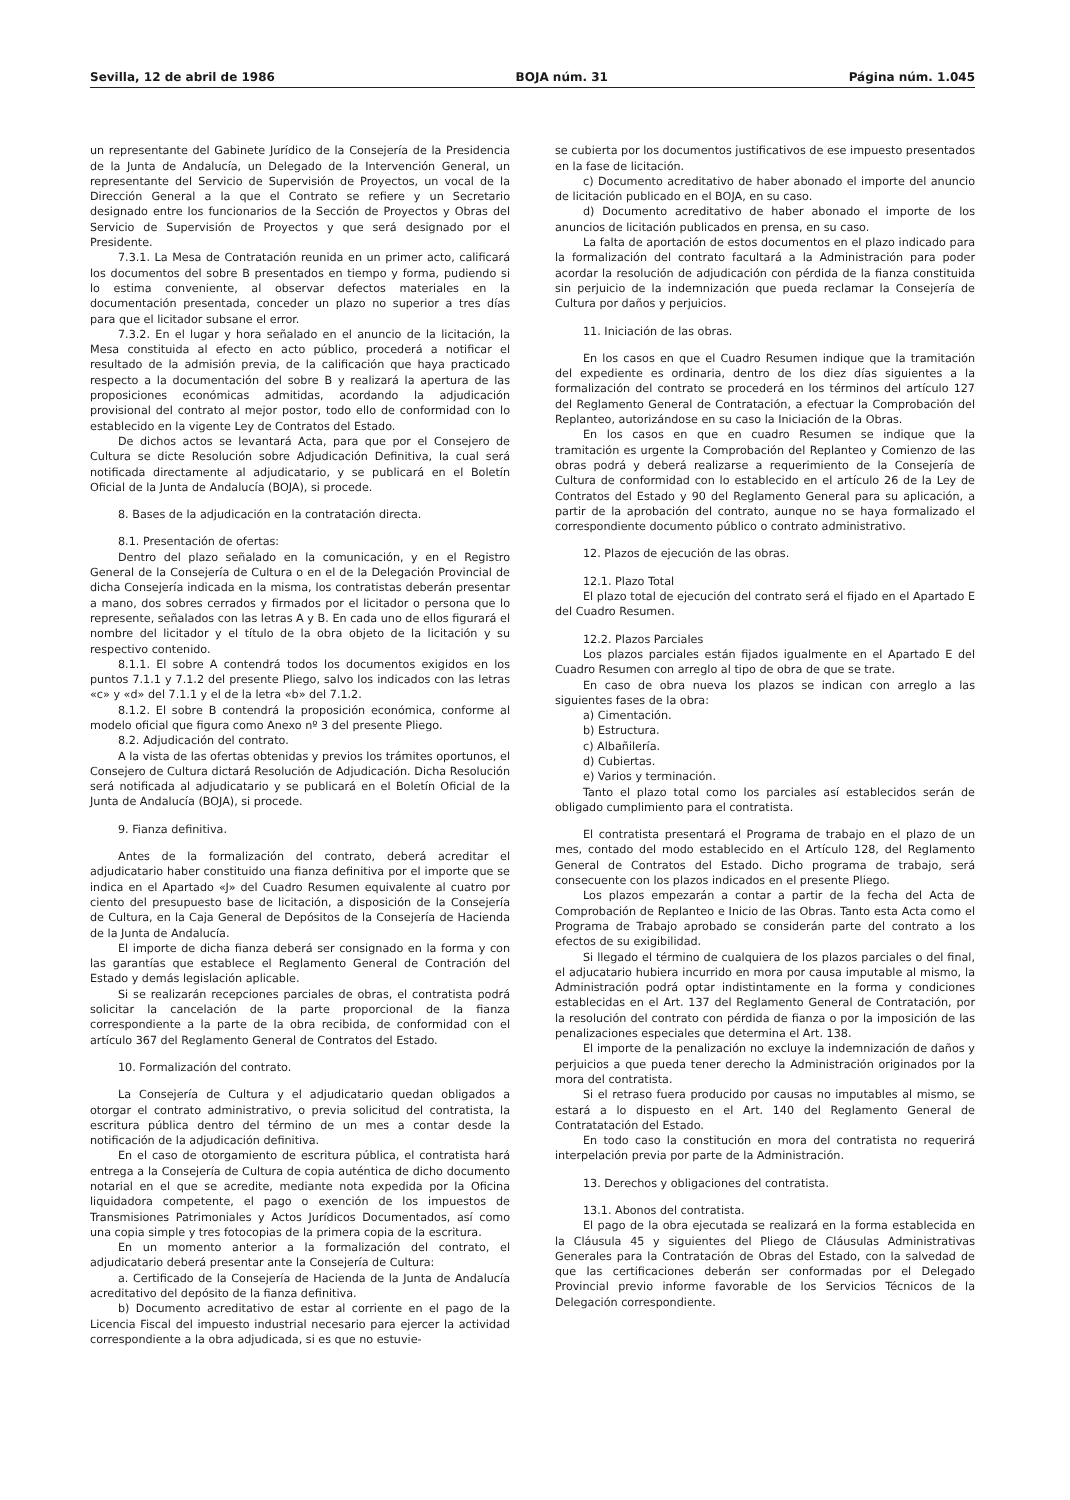Sevilla, 12 de abril de 1986 BOJA núm. 31 Página núm. 1.045
un representante del Gabinete Jurídico de la Consejería de la Presidencia de la Junta de Andalucía, un Delegado de la Intervención General, un representante del Servicio de Supervisión de Proyectos, un vocal de la Dirección General a la que el Contrato se refiere y un Secretario designado entre los funcionarios de la Sección de Proyectos y Obras del Servicio de Supervisión de Proyectos y que será designado por el Presidente.
7.3.1. La Mesa de Contratación reunida en un primer acto, calificará los documentos del sobre B presentados en tiempo y forma, pudiendo si lo estima conveniente, al observar defectos materiales en la documentación presentada, conceder un plazo no superior a tres días para que el licitador subsane el error.
7.3.2. En el lugar y hora señalado en el anuncio de la licitación, la Mesa constituida al efecto en acto público, procederá a notificar el resultado de la admisión previa, de la calificación que haya practicado respecto a la documentación del sobre B y realizará la apertura de las proposiciones económicas admitidas, acordando la adjudicación provisional del contrato al mejor postor, todo ello de conformidad con lo establecido en la vigente Ley de Contratos del Estado.
De dichos actos se levantará Acta, para que por el Consejero de Cultura se dicte Resolución sobre Adjudicación Definitiva, la cual será notificada directamente al adjudicatario, y se publicará en el Boletín Oficial de la Junta de Andalucía (BOJA), si procede.
8. Bases de la adjudicación en la contratación directa.
8.1. Presentación de ofertas:
Dentro del plazo señalado en la comunicación, y en el Registro General de la Consejería de Cultura o en el de la Delegación Provincial de dicha Consejería indicada en la misma, los contratistas deberán presentar a mano, dos sobres cerrados y firmados por el licitador o persona que lo represente, señalados con las letras A y B. En cada uno de ellos figurará el nombre del licitador y el título de la obra objeto de la licitación y su respectivo contenido.
8.1.1. El sobre A contendrá todos los documentos exigidos en los puntos 7.1.1 y 7.1.2 del presente Pliego, salvo los indicados con las letras «c» y «d» del 7.1.1 y el de la letra «b» del 7.1.2.
8.1.2. El sobre B contendrá la proposición económica, conforme al modelo oficial que figura como Anexo nº 3 del presente Pliego.
8.2. Adjudicación del contrato.
A la vista de las ofertas obtenidas y previos los trámites oportunos, el Consejero de Cultura dictará Resolución de Adjudicación. Dicha Resolución será notificada al adjudicatario y se publicará en el Boletín Oficial de la Junta de Andalucía (BOJA), si procede.
9. Fianza definitiva.
Antes de la formalización del contrato, deberá acreditar el adjudicatario haber constituido una fianza definitiva por el importe que se indica en el Apartado «J» del Cuadro Resumen equivalente al cuatro por ciento del presupuesto base de licitación, a disposición de la Consejería de Cultura, en la Caja General de Depósitos de la Consejería de Hacienda de la Junta de Andalucía.
El importe de dicha fianza deberá ser consignado en la forma y con las garantías que establece el Reglamento General de Contración del Estado y demás legislación aplicable.
Si se realizarán recepciones parciales de obras, el contratista podrá solicitar la cancelación de la parte proporcional de la fianza correspondiente a la parte de la obra recibida, de conformidad con el artículo 367 del Reglamento General de Contratos del Estado.
10. Formalización del contrato.
La Consejería de Cultura y el adjudicatario quedan obligados a otorgar el contrato administrativo, o previa solicitud del contratista, la escritura pública dentro del término de un mes a contar desde la notificación de la adjudicación definitiva.
En el caso de otorgamiento de escritura pública, el contratista hará entrega a la Consejería de Cultura de copia auténtica de dicho documento notarial en el que se acredite, mediante nota expedida por la Oficina liquidadora competente, el pago o exención de los impuestos de Transmisiones Patrimoniales y Actos Jurídicos Documentados, así como una copia simple y tres fotocopias de la primera copia de la escritura.
En un momento anterior a la formalización del contrato, el adjudicatario deberá presentar ante la Consejería de Cultura:
a. Certificado de la Consejería de Hacienda de la Junta de Andalucía acreditativo del depósito de la fianza definitiva.
b) Documento acreditativo de estar al corriente en el pago de la Licencia Fiscal del impuesto industrial necesario para ejercer la actividad correspondiente a la obra adjudicada, si es que no estuvie-
se cubierta por los documentos justificativos de ese impuesto presentados en la fase de licitación.
c) Documento acreditativo de haber abonado el importe del anuncio de licitación publicado en el BOJA, en su caso.
d) Documento acreditativo de haber abonado el importe de los anuncios de licitación publicados en prensa, en su caso.
La falta de aportación de estos documentos en el plazo indicado para la formalización del contrato facultará a la Administración para poder acordar la resolución de adjudicación con pérdida de la fianza constituida sin perjuicio de la indemnización que pueda reclamar la Consejería de Cultura por daños y perjuicios.
11. Iniciación de las obras.
En los casos en que el Cuadro Resumen indique que la tramitación del expediente es ordinaria, dentro de los diez días siguientes a la formalización del contrato se procederá en los términos del artículo 127 del Reglamento General de Contratación, a efectuar la Comprobación del Replanteo, autorizándose en su caso la Iniciación de la Obras.
En los casos en que en cuadro Resumen se indique que la tramitación es urgente la Comprobación del Replanteo y Comienzo de las obras podrá y deberá realizarse a requerimiento de la Consejería de Cultura de conformidad con lo establecido en el artículo 26 de la Ley de Contratos del Estado y 90 del Reglamento General para su aplicación, a partir de la aprobación del contrato, aunque no se haya formalizado el correspondiente documento público o contrato administrativo.
12. Plazos de ejecución de las obras.
12.1. Plazo Total
El plazo total de ejecución del contrato será el fijado en el Apartado E del Cuadro Resumen.
12.2. Plazos Parciales
Los plazos parciales están fijados igualmente en el Apartado E del Cuadro Resumen con arreglo al tipo de obra de que se trate.
En caso de obra nueva los plazos se indican con arreglo a las siguientes fases de la obra:
a) Cimentación.
b) Estructura.
c) Albañilería.
d) Cubiertas.
e) Varios y terminación.
Tanto el plazo total como los parciales así establecidos serán de obligado cumplimiento para el contratista.
El contratista presentará el Programa de trabajo en el plazo de un mes, contado del modo establecido en el Artículo 128, del Reglamento General de Contratos del Estado. Dicho programa de trabajo, será consecuente con los plazos indicados en el presente Pliego.
Los plazos empezarán a contar a partir de la fecha del Acta de Comprobación de Replanteo e Inicio de las Obras. Tanto esta Acta como el Programa de Trabajo aprobado se considerán parte del contrato a los efectos de su exigibilidad.
Si llegado el término de cualquiera de los plazos parciales o del final, el adjucatario hubiera incurrido en mora por causa imputable al mismo, la Administración podrá optar indistintamente en la forma y condiciones establecidas en el Art. 137 del Reglamento General de Contratación, por la resolución del contrato con pérdida de fianza o por la imposición de las penalizaciones especiales que determina el Art. 138.
El importe de la penalización no excluye la indemnización de daños y perjuicios a que pueda tener derecho la Administración originados por la mora del contratista.
Si el retraso fuera producido por causas no imputables al mismo, se estará a lo dispuesto en el Art. 140 del Reglamento General de Contratatación del Estado.
En todo caso la constitución en mora del contratista no requerirá interpelación previa por parte de la Administración.
13. Derechos y obligaciones del contratista.
13.1. Abonos del contratista.
El pago de la obra ejecutada se realizará en la forma establecida en la Cláusula 45 y siguientes del Pliego de Cláusulas Administrativas Generales para la Contratación de Obras del Estado, con la salvedad de que las certificaciones deberán ser conformadas por el Delegado Provincial previo informe favorable de los Servicios Técnicos de la Delegación correspondiente.